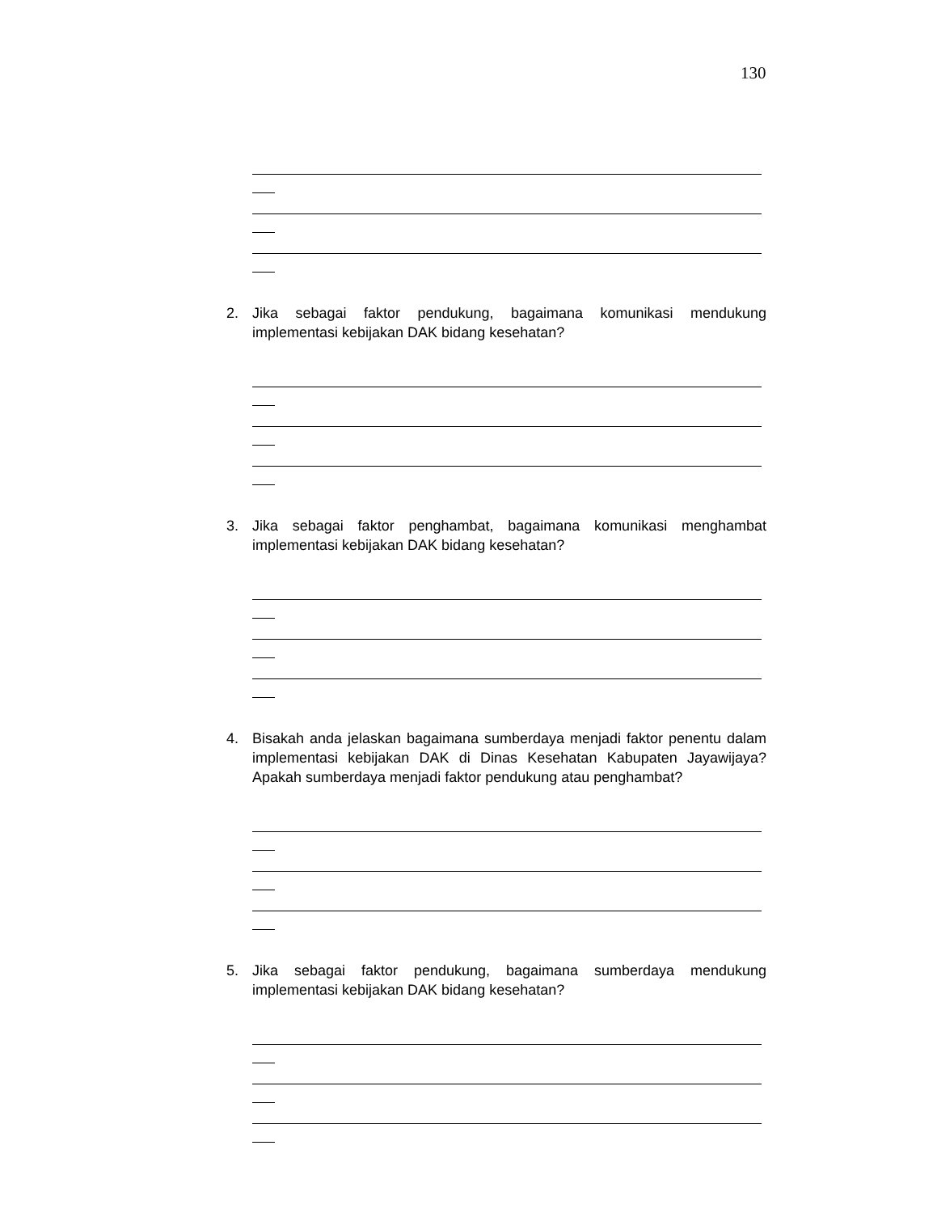130
2. Jika sebagai faktor pendukung, bagaimana komunikasi mendukung implementasi kebijakan DAK bidang kesehatan?
3. Jika sebagai faktor penghambat, bagaimana komunikasi menghambat implementasi kebijakan DAK bidang kesehatan?
4. Bisakah anda jelaskan bagaimana sumberdaya menjadi faktor penentu dalam implementasi kebijakan DAK di Dinas Kesehatan Kabupaten Jayawijaya? Apakah sumberdaya menjadi faktor pendukung atau penghambat?
5. Jika sebagai faktor pendukung, bagaimana sumberdaya mendukung implementasi kebijakan DAK bidang kesehatan?